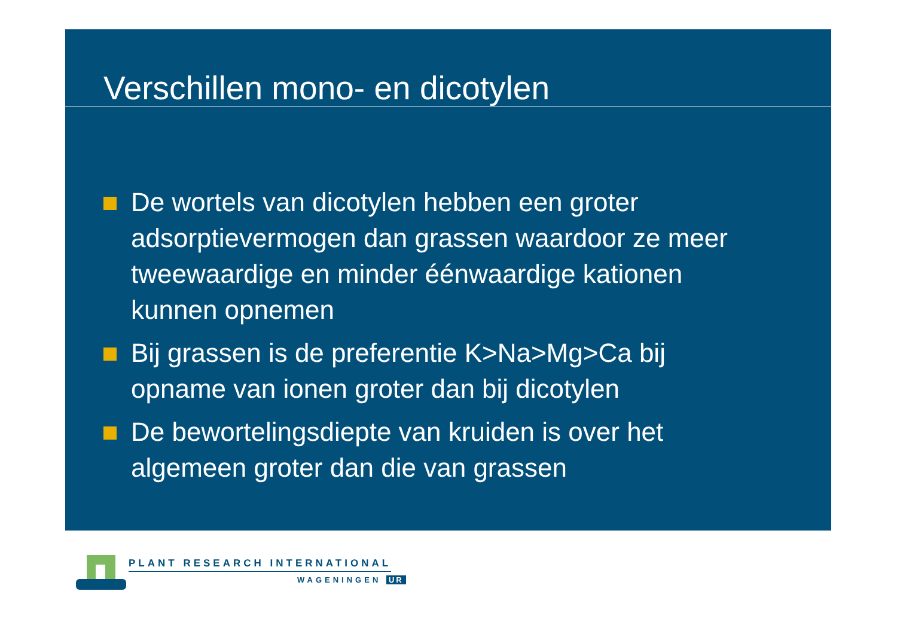Verschillen mono- en dicotylen
De wortels van dicotylen hebben een groter adsorptievermogen dan grassen waardoor ze meer tweewaardige en minder éénwaardige kationen kunnen opnemen
Bij grassen is de preferentie K>Na>Mg>Ca bij opname van ionen groter dan bij dicotylen
De bewortelingsdiepte van kruiden is over het algemeen groter dan die van grassen
PLANT RESEARCH INTERNATIONAL
WAGENINGEN UR